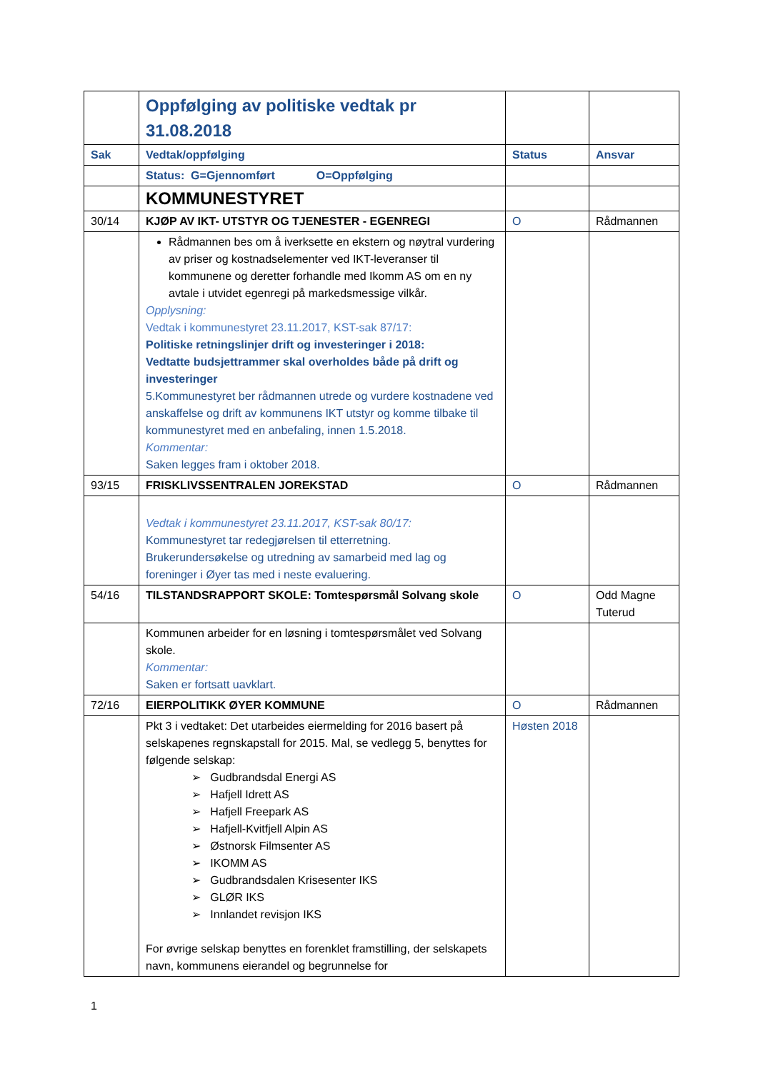| | Oppfølging av politiske vedtak pr 31.08.2018 | | |
| Sak | Vedtak/oppfølging | Status | Ansvar |
| | Status: G=Gjennomført O=Oppfølging | | |
| | KOMMUNESTYRET | | |
| 30/14 | KJØP AV IKT- UTSTYR OG TJENESTER - EGENREGI | O | Rådmannen |
| | Rådmannen bes om å iverksette en ekstern og nøytral vurdering av priser og kostnadselementer ved IKT-leveranser til kommunene og deretter forhandle med Ikomm AS om en ny avtale i utvidet egenregi på markedsmessige vilkår. Opplysning: Vedtak i kommunestyret 23.11.2017, KST-sak 87/17: Politiske retningslinjer drift og investeringer i 2018: Vedtatte budsjettrammer skal overholdes både på drift og investeringer 5.Kommunestyret ber rådmannen utrede og vurdere kostnadene ved anskaffelse og drift av kommunens IKT utstyr og komme tilbake til kommunestyret med en anbefaling, innen 1.5.2018. Kommentar: Saken legges fram i oktober 2018. | | |
| 93/15 | FRISKLIVSSENTRALEN JOREKSTAD | O | Rådmannen |
| | Vedtak i kommunestyret 23.11.2017, KST-sak 80/17: Kommunestyret tar redegjørelsen til etterretning. Brukerundersøkelse og utredning av samarbeid med lag og foreninger i Øyer tas med i neste evaluering. | | |
| 54/16 | TILSTANDSRAPPORT SKOLE: Tomtespørsmål Solvang skole | O | Odd Magne Tuterud |
| | Kommunen arbeider for en løsning i tomtespørsmålet ved Solvang skole. Kommentar: Saken er fortsatt uavklart. | | |
| 72/16 | EIERPOLITIKK ØYER KOMMUNE | O | Rådmannen |
| | Pkt 3 i vedtaket: Det utarbeides eiermelding for 2016 basert på selskapenes regnskapstall for 2015. Mal, se vedlegg 5, benyttes for følgende selskap: ➢ Gudbrandsdal Energi AS ➢ Hafjell Idrett AS ➢ Hafjell Freepark AS ➢ Hafjell-Kvitfjell Alpin AS ➢ Østnorsk Filmsenter AS ➢ IKOMM AS ➢ Gudbrandsdalen Krisesenter IKS ➢ GLØR IKS ➢ Innlandet revisjon IKS For øvrige selskap benyttes en forenklet framstilling, der selskapets navn, kommunens eierandel og begrunnelse for | Høsten 2018 | |
1